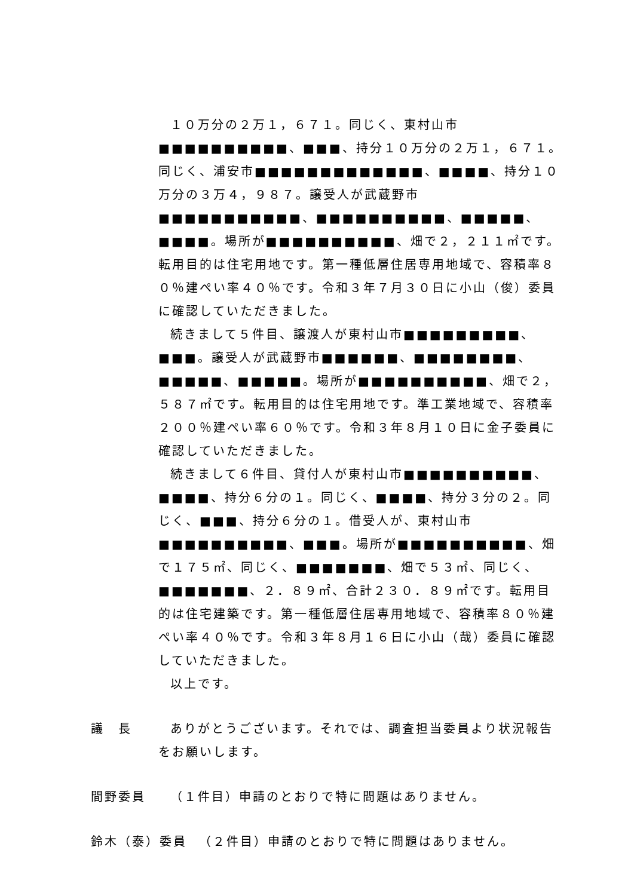１０万分の２万１，６７１。同じく、東村山市■■■■■■■■■■、■■■、持分１０万分の２万１，６７１。同じく、浦安市■■■■■■■■■■■■■、■■■■、持分１０万分の３万４，９８７。譲受人が武蔵野市■■■■■■■■■■■、■■■■■■■■■■、■■■■■、■■■■。場所が■■■■■■■■■■、畑で２，２１１㎡です。転用目的は住宅用地です。第一種低層住居専用地域で、容積率８０％建ぺい率４０％です。令和３年７月３０日に小山（俊）委員に確認していただきました。
続きまして５件目、譲渡人が東村山市■■■■■■■■■、■■■。譲受人が武蔵野市■■■■■■、■■■■■■■■、■■■■■、■■■■■。場所が■■■■■■■■■■、畑で２，５８７㎡です。転用目的は住宅用地です。準工業地域で、容積率２００％建ぺい率６０％です。令和３年８月１０日に金子委員に確認していただきました。
続きまして６件目、貸付人が東村山市■■■■■■■■■■、■■■■、持分６分の１。同じく、■■■■、持分３分の２。同じく、■■■、持分６分の１。借受人が、東村山市■■■■■■■■■■、■■■。場所が■■■■■■■■■■、畑で１７５㎡、同じく、■■■■■■■、畑で５３㎡、同じく、■■■■■■■、２．８９㎡、合計２３０．８９㎡です。転用目的は住宅建築です。第一種低層住居専用地域で、容積率８０％建ぺい率４０％です。令和３年８月１６日に小山（哉）委員に確認していただきました。
以上です。
議　長 ありがとうございます。それでは、調査担当委員より状況報告をお願いします。
間野委員 （１件目）申請のとおりで特に問題はありません。
鈴木（泰）委員 （２件目）申請のとおりで特に問題はありません。